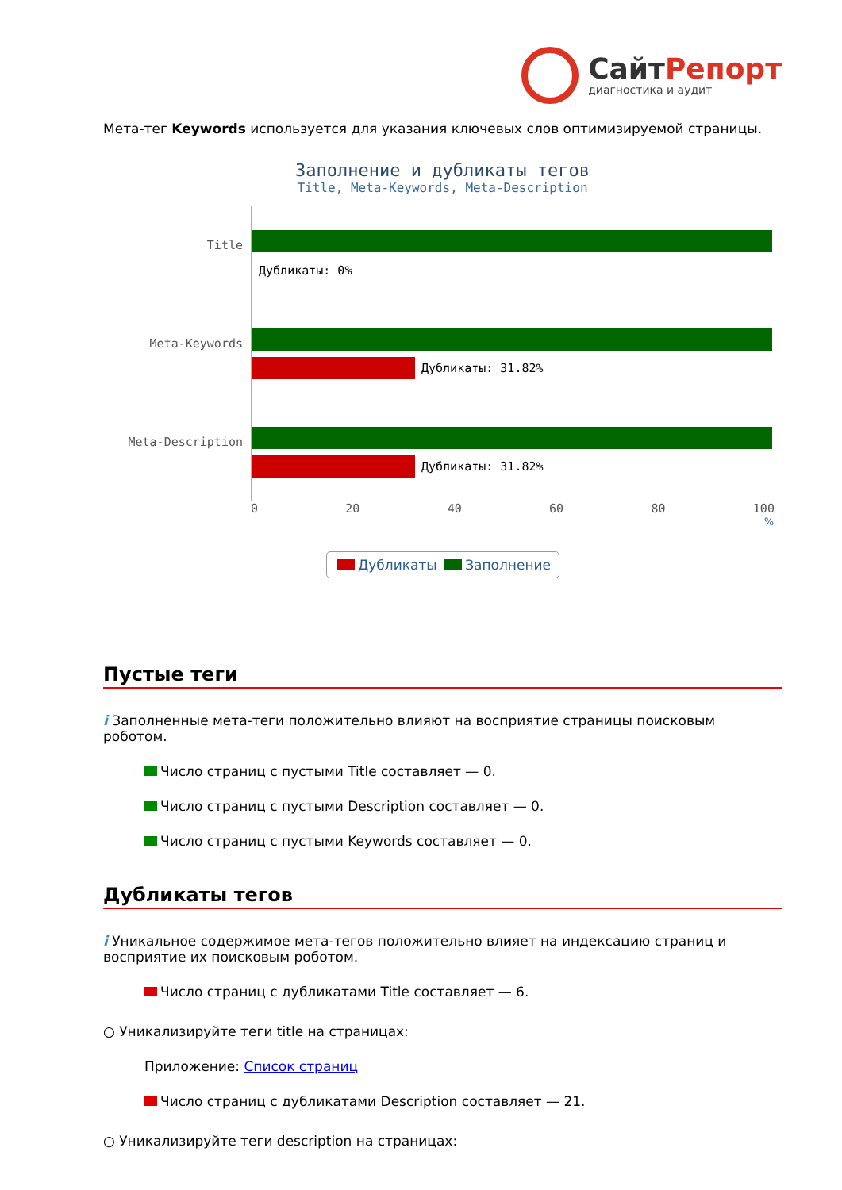СайтРепорт
диагностика и аудит
Мета-тег Keywords используется для указания ключевых слов оптимизируемой страницы.
Заполнение и дубликаты тегов
Title, Meta-Keywords, Meta-Description
Title
Дубликаты: 0%
Meta-Keywords
Дубликаты: 31.82%
Meta-Description
Дубликаты: 31.82%
0 20 40 60 80 100
%
Дубликаты Заполнение
Пустые теги
i Заполненные мета-теги положительно влияют на восприятие страницы поисковым роботом.
Число страниц с пустыми Title составляет — 0.
Число страниц с пустыми Description составляет — 0.
Число страниц с пустыми Keywords составляет — 0.
Дубликаты тегов
i Уникальное содержимое мета-тегов положительно влияет на индексацию страниц и восприятие их поисковым роботом.
Число страниц с дубликатами Title составляет — 6.
○ Уникализируйте теги title на страницах:
Приложение: Список страниц
Число страниц с дубликатами Description составляет — 21.
○ Уникализируйте теги description на страницах: